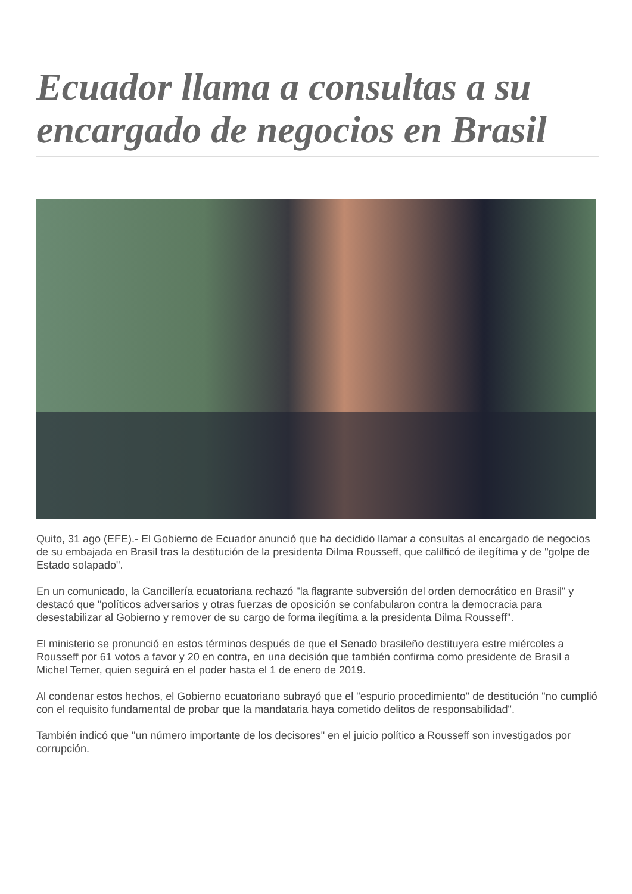Ecuador llama a consultas a su encargado de negocios en Brasil
Quito, 31 ago (EFE).- El Gobierno de Ecuador anunció que ha decidido llamar a consultas al encargado de negocios de su embajada en Brasil tras la destitución de la presidenta Dilma Rousseff, que calilficó de ilegítima y de "golpe de Estado solapado".
En un comunicado, la Cancillería ecuatoriana rechazó "la flagrante subversión del orden democrático en Brasil" y destacó que "políticos adversarios y otras fuerzas de oposición se confabularon contra la democracia para desestabilizar al Gobierno y remover de su cargo de forma ilegítima a la presidenta Dilma Rousseff".
El ministerio se pronunció en estos términos después de que el Senado brasileño destituyera estre miércoles a Rousseff por 61 votos a favor y 20 en contra, en una decisión que también confirma como presidente de Brasil a Michel Temer, quien seguirá en el poder hasta el 1 de enero de 2019.
Al condenar estos hechos, el Gobierno ecuatoriano subrayó que el "espurio procedimiento" de destitución "no cumplió con el requisito fundamental de probar que la mandataria haya cometido delitos de responsabilidad".
También indicó que "un número importante de los decisores" en el juicio político a Rousseff son investigados por corrupción.